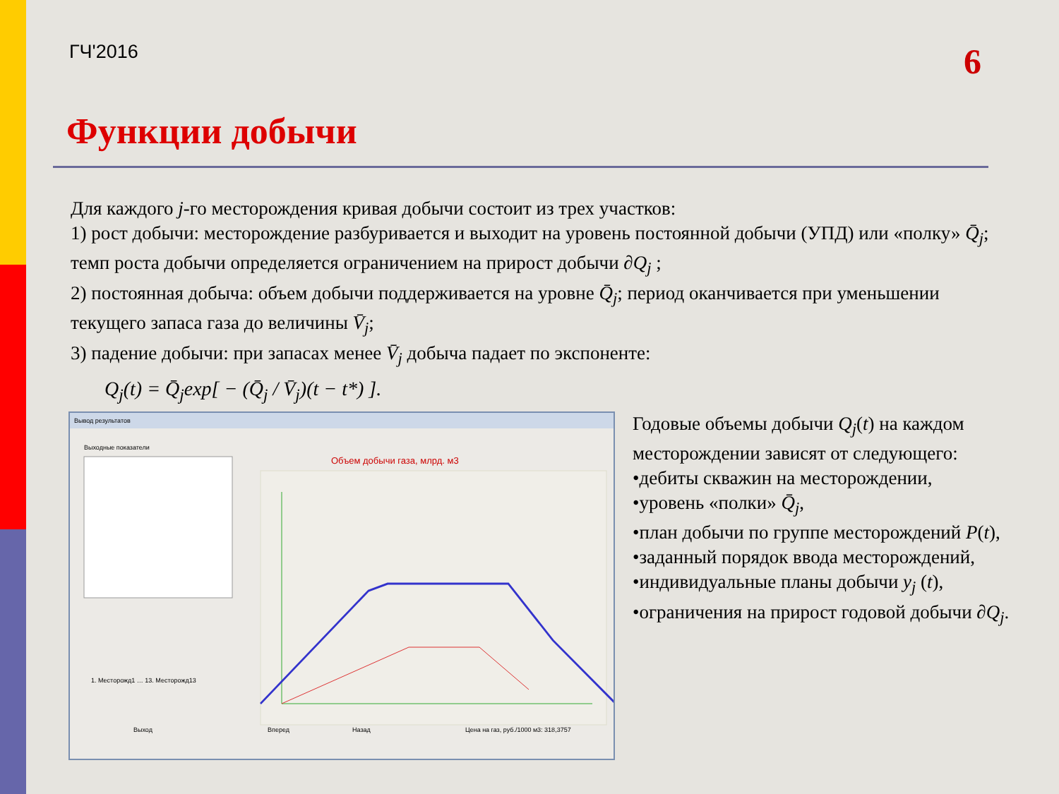ГЧ'2016
6
Функции добычи
Для каждого j-го месторождения кривая добычи состоит из трех участков:
1) рост добычи: месторождение разбуривается и выходит на уровень постоянной добычи (УПД) или «полку» Q̄<sub>j</sub>; темп роста добычи определяется ограничением на прирост добычи ∂Q<sub>j</sub> ;
2) постоянная добыча: объем добычи поддерживается на уровне Q̄<sub>j</sub>; период оканчивается при уменьшении текущего запаса газа до величины V̄<sub>j</sub>;
3) падение добычи: при запасах менее V̄<sub>j</sub> добыча падает по экспоненте:
Q<sub>j</sub>(t) = Q̄<sub>j</sub>exp[ − (Q̄<sub>j</sub> / V̄<sub>j</sub>)(t − t*) ].
Вывод результатов
Выходные показатели
Объем добычи газа, млрд. м3
1. Месторожд1 … 13. Месторожд13
Выход
Вперед
Назад
Цена на газ, руб./1000 м3: 318,3757
Годовые объемы добычи Q<sub>j</sub>(t) на каждом месторождении зависят от следующего:
•дебиты скважин на месторождении,
•уровень «полки» Q̄<sub>j</sub>,
•план добычи по группе месторождений P(t),
•заданный порядок ввода месторождений,
•индивидуальные планы добычи y<sub>j</sub> (t),
•ограничения на прирост годовой добычи ∂Q<sub>j</sub>.